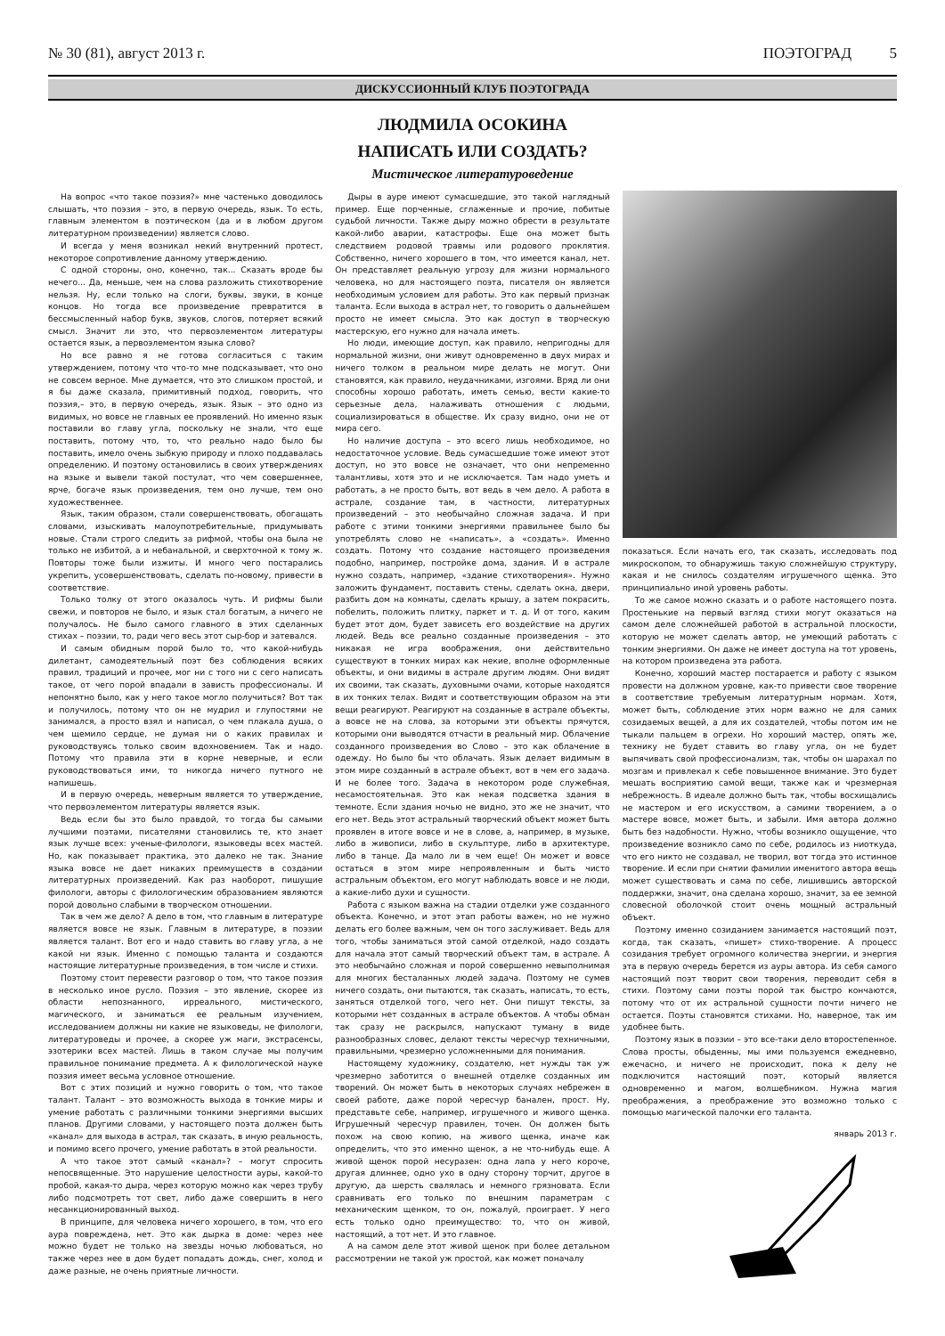№ 30 (81), август 2013 г. ПОЭТОГРАД 5
ДИСКУССИОННЫЙ КЛУБ ПОЭТОГРАДА
ЛЮДМИЛА ОСОКИНА
НАПИСАТЬ ИЛИ СОЗДАТЬ?
Мистическое литературоведение
На вопрос «что такое поэзия?» мне частенько доводилось слышать, что поэзия – это, в первую очередь, язык. То есть, главным элементом в поэтическом (да и в любом другом литературном произведении) является слово.
И всегда у меня возникал некий внутренний протест, некоторое сопротивление данному утверждению.
С одной стороны, оно, конечно, так... Сказать вроде бы нечего... Да, меньше, чем на слова разложить стихотворение нельзя. Ну, если только на слоги, буквы, звуки, в конце концов. Но тогда все произведение превратится в бессмысленный набор букв, звуков, слогов, потеряет всякий смысл. Значит ли это, что первоэлементом литературы остается язык, а первоэлементом языка слово?
Но все равно я не готова согласиться с таким утверждением, потому что что-то мне подсказывает, что оно не совсем верное. Мне думается, что это слишком простой, и я бы даже сказала, примитивный подход, говорить, что поэзия,– это, в первую очередь, язык. Язык – это одно из видимых, но вовсе не главных ее проявлений. Но именно язык поставили во главу угла, поскольку не знали, что еще поставить, потому что, то, что реально надо было бы поставить, имело очень зыбкую природу и плохо поддавалась определению. И поэтому остановились в своих утверждениях на языке и вывели такой постулат, что чем совершеннее, ярче, богаче язык произведения, тем оно лучше, тем оно художественнее.
Язык, таким образом, стали совершенствовать, обогащать словами, изыскивать малоупотребительные, придумывать новые. Стали строго следить за рифмой, чтобы она была не только не избитой, а и небанальной, и сверхточной к тому ж. Повторы тоже были изжиты. И много чего постарались укрепить, усовершенствовать, сделать по-новому, привести в соответствие.
Только толку от этого оказалось чуть. И рифмы были свежи, и повторов не было, и язык стал богатым, а ничего не получалось. Не было самого главного в этих сделанных стихах – поэзии, то, ради чего весь этот сыр-бор и затевался.
И самым обидным порой было то, что какой-нибудь дилетант, самодеятельный поэт без соблюдения всяких правил, традиций и прочее, мог ни с того ни с сего написать такое, от чего порой впадали в зависть профессионалы. И непонятно было, как у него такое могло получиться? Вот так и получилось, потому что он не мудрил и глупостями не занимался, а просто взял и написал, о чем плакала душа, о чем щемило сердце, не думая ни о каких правилах и руководствуясь только своим вдохновением. Так и надо. Потому что правила эти в корне неверные, и если руководствоваться ими, то никогда ничего путного не напишешь.
И в первую очередь, неверным является то утверждение, что первоэлементом литературы является язык.
Ведь если бы это было правдой, то тогда бы самыми лучшими поэтами, писателями становились те, кто знает язык лучше всех: ученые-филологи, языковеды всех мастей. Но, как показывает практика, это далеко не так. Знание языка вовсе не дает никаких преимуществ в создании литературных произведений. Как раз наоборот, пишущие филологи, авторы с филологическим образованием являются порой довольно слабыми в творческом отношении.
Так в чем же дело? А дело в том, что главным в литературе является вовсе не язык. Главным в литературе, в поэзии является талант. Вот его и надо ставить во главу угла, а не какой ни язык. Именно с помощью таланта и создаются настоящие литературные произведения, в том числе и стихи.
Поэтому стоит перевести разговор о том, что такое поэзия в несколько иное русло. Поэзия – это явление, скорее из области непознанного, ирреального, мистического, магического, и заниматься ее реальным изучением, исследованием должны ни какие не языковеды, не филологи, литературоведы и прочее, а скорее уж маги, экстрасенсы, эзотерики всех мастей. Лишь в таком случае мы получим правильное понимание предмета. А к филологической науке поэзия имеет весьма условное отношение.
Вот с этих позиций и нужно говорить о том, что такое талант. Талант – это возможность выхода в тонкие миры и умение работать с различными тонкими энергиями высших планов. Другими словами, у настоящего поэта должен быть «канал» для выхода в астрал, так сказать, в иную реальность, и помимо всего прочего, умение работать в этой реальности.
А что такое этот самый «канал»? – могут спросить непосвященные. Это нарушение целостности ауры, какой-то пробой, какая-то дыра, через которую можно как через трубу либо подсмотреть тот свет, либо даже совершить в него несанкционированный выход.
В принципе, для человека ничего хорошего, в том, что его аура повреждена, нет. Это как дырка в доме: через нее можно будет не только на звезды ночью любоваться, но также через нее в дом будет попадать дождь, снег, холод и даже разные, не очень приятные личности.
Дыры в ауре имеют сумасшедшие, это такой наглядный пример. Еще порченные, сглаженные и прочие, побитые судьбой личности. Также дыру можно обрести в результате какой-либо аварии, катастрофы. Еще она может быть следствием родовой травмы или родового проклятия. Собственно, ничего хорошего в том, что имеется канал, нет. Он представляет реальную угрозу для жизни нормального человека, но для настоящего поэта, писателя он является необходимым условием для работы. Это как первый признак таланта. Если выхода в астрал нет, то говорить о дальнейшем просто не имеет смысла. Это как доступ в творческую мастерскую, его нужно для начала иметь.
Но люди, имеющие доступ, как правило, непригодны для нормальной жизни, они живут одновременно в двух мирах и ничего толком в реальном мире делать не могут. Они становятся, как правило, неудачниками, изгоями. Вряд ли они способны хорошо работать, иметь семью, вести какие-то серьезные дела, налаживать отношения с людьми, социализироваться в обществе. Их сразу видно, они не от мира сего.
Но наличие доступа – это всего лишь необходимое, но недостаточное условие. Ведь сумасшедшие тоже имеют этот доступ, но это вовсе не означает, что они непременно талантливы, хотя это и не исключается. Там надо уметь и работать, а не просто быть, вот ведь в чем дело. А работа в астрале, создание там, в частности, литературных произведений – это необычайно сложная задача. И при работе с этими тонкими энергиями правильнее было бы употреблять слово не «написать», а «создать». Именно создать. Потому что создание настоящего произведения подобно, например, постройке дома, здания. И в астрале нужно создать, например, «здание стихотворения». Нужно заложить фундамент, поставить стены, сделать окна, двери, разбить дом на комнаты, сделать крышу, а затем покрасить, побелить, положить плитку, паркет и т. д. И от того, каким будет этот дом, будет зависеть его воздействие на других людей. Ведь все реально созданные произведения – это никакая не игра воображения, они действительно существуют в тонких мирах как некие, вполне оформленные объекты, и они видимы в астрале другим людям. Они видят их своими, так сказать, духовными очами, которые находятся в их тонких телах. Видят и соответствующим образом на эти вещи реагируют. Реагируют на созданные в астрале объекты, а вовсе не на слова, за которыми эти объекты прячутся, которыми они выводятся отчасти в реальный мир. Облачение созданного произведения во Слово – это как облачение в одежду. Но было бы что облачать. Язык делает видимым в этом мире созданный в астрале объект, вот в чем его задача. И не более того. Задача в некотором роде служебная, несамостоятельная. Это как некая подсветка здания в темноте. Если здания ночью не видно, это же не значит, что его нет. Ведь этот астральный творческий объект может быть проявлен в итоге вовсе и не в слове, а, например, в музыке, либо в живописи, либо в скульптуре, либо в архитектуре, либо в танце. Да мало ли в чем еще! Он может и вовсе остаться в этом мире непроявленным и быть чисто астральным объектом, его могут наблюдать вовсе и не люди, а какие-либо духи и сущности.
Работа с языком важна на стадии отделки уже созданного объекта. Конечно, и этот этап работы важен, но не нужно делать его более важным, чем он того заслуживает. Ведь для того, чтобы заниматься этой самой отделкой, надо создать для начала этот самый творческий объект там, в астрале. А это необычайно сложная и порой совершенно невыполнимая для многих бесталанных людей задача. Поэтому не сумев ничего создать, они пытаются, так сказать, написать, то есть, заняться отделкой того, чего нет. Они пишут тексты, за которыми нет созданных в астрале объектов. А чтобы обман так сразу не раскрылся, напускают туману в виде разнообразных словес, делают тексты чересчур техничными, правильными, чрезмерно усложненными для понимания.
Настоящему художнику, создателю, нет нужды так уж чрезмерно заботится о внешней отделке созданных им творений. Он может быть в некоторых случаях небрежен в своей работе, даже порой чересчур банален, прост. Ну, представьте себе, например, игрушечного и живого щенка. Игрушечный чересчур правилен, точен. Он должен быть похож на свою копию, на живого щенка, иначе как определить, что это именно щенок, а не что-нибудь еще. А живой щенок порой несуразен: одна лапа у него короче, другая длиннее, одно ухо в одну сторону торчит, другое в другую, да шерсть свалялась и немного грязновата. Если сравнивать его только по внешним параметрам с механическим щенком, то он, пожалуй, проиграет. У него есть только одно преимущество: то, что он живой, настоящий, а тот нет. И это главное.
А на самом деле этот живой щенок при более детальном рассмотрении не такой уж простой, как может поначалу
показаться. Если начать его, так сказать, исследовать под микроскопом, то обнаружишь такую сложнейшую структуру, какая и не снилось создателям игрушечного щенка. Это принципиально иной уровень работы.
То же самое можно сказать и о работе настоящего поэта. Простенькие на первый взгляд стихи могут оказаться на самом деле сложнейшей работой в астральной плоскости, которую не может сделать автор, не умеющий работать с тонким энергиями. Он даже не имеет доступа на тот уровень, на котором произведена эта работа.
Конечно, хороший мастер постарается и работу с языком провести на должном уровне, как-то привести свое творение в соответствие требуемым литературным нормам. Хотя, может быть, соблюдение этих норм важно не для самих созидаемых вещей, а для их создателей, чтобы потом им не тыкали пальцем в огрехи. Но хороший мастер, опять же, технику не будет ставить во главу угла, он не будет выпячивать свой профессионализм, так, чтобы он шарахал по мозгам и привлекал к себе повышенное внимание. Это будет мешать восприятию самой вещи, также как и чрезмерная небрежность. В идеале должно быть так, чтобы восхищались не мастером и его искусством, а самими творением, а о мастере вовсе, может быть, и забыли. Имя автора должно быть без надобности. Нужно, чтобы возникло ощущение, что произведение возникло само по себе, родилось из ниоткуда, что его никто не создавал, не творил, вот тогда это истинное творение. И если при снятии фамилии именитого автора вещь может существовать и сама по себе, лишившись авторской поддержки, значит, она сделана хорошо, значит, за ее земной словесной оболочкой стоит очень мощный астральный объект.
Поэтому именно созиданием занимается настоящий поэт, когда, так сказать, «пишет» стихо-творение. А процесс созидания требует огромного количества энергии, и энергия эта в первую очередь берется из ауры автора. Из себя самого настоящий поэт творит свои творения, переводит себя в стихи. Поэтому сами поэты порой так быстро кончаются, потому что от их астральной сущности почти ничего не остается. Поэты становятся стихами. Но, наверное, так им удобнее быть.
Поэтому язык в поэзии – это все-таки дело второстепенное. Слова просты, обыденны, мы ими пользуемся ежедневно, ежечасно, и ничего не происходит, пока к делу не подключится настоящий поэт, который является одновременно и магом, волшебником. Нужна магия преображения, а преображение это возможно только с помощью магической палочки его таланта.
январь 2013 г.